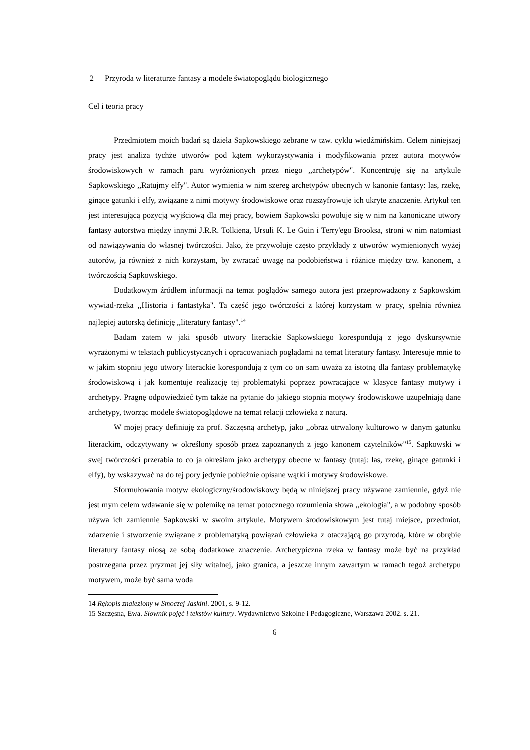2 Przyroda w literaturze fantasy a modele światopoglądu biologicznego
Cel i teoria pracy
Przedmiotem moich badań są dzieła Sapkowskiego zebrane w tzw. cyklu wiedźmińskim. Celem niniejszej pracy jest analiza tychże utworów pod kątem wykorzystywania i modyfikowania przez autora motywów środowiskowych w ramach paru wyróżnionych przez niego ,,archetypów". Koncentruję się na artykule Sapkowskiego ,,Ratujmy elfy". Autor wymienia w nim szereg archetypów obecnych w kanonie fantasy: las, rzekę, ginące gatunki i elfy, związane z nimi motywy środowiskowe oraz rozszyfrowuje ich ukryte znaczenie. Artykuł ten jest interesującą pozycją wyjściową dla mej pracy, bowiem Sapkowski powołuje się w nim na kanoniczne utwory fantasy autorstwa między innymi J.R.R. Tolkiena, Ursuli K. Le Guin i Terry'ego Brooksa, stroni w nim natomiast od nawiązywania do własnej twórczości. Jako, że przywołuje często przykłady z utworów wymienionych wyżej autorów, ja również z nich korzystam, by zwracać uwagę na podobieństwa i różnice między tzw. kanonem, a twórczością Sapkowskiego.
Dodatkowym źródłem informacji na temat poglądów samego autora jest przeprowadzony z Sapkowskim wywiad-rzeka ,,Historia i fantastyka". Ta część jego twórczości z której korzystam w pracy, spełnia również najlepiej autorską definicję ,,literatury fantasy".<sup>14</sup>
Badam zatem w jaki sposób utwory literackie Sapkowskiego korespondują z jego dyskursywnie wyrażonymi w tekstach publicystycznych i opracowaniach poglądami na temat literatury fantasy. Interesuje mnie to w jakim stopniu jego utwory literackie korespondują z tym co on sam uważa za istotną dla fantasy problematykę środowiskową i jak komentuje realizację tej problematyki poprzez powracające w klasyce fantasy motywy i archetypy. Pragnę odpowiedzieć tym także na pytanie do jakiego stopnia motywy środowiskowe uzupełniają dane archetypy, tworząc modele światopoglądowe na temat relacji człowieka z naturą.
W mojej pracy definiuję za prof. Szczęsną archetyp, jako ,,obraz utrwalony kulturowo w danym gatunku literackim, odczytywany w określony sposób przez zapoznanych z jego kanonem czytelników"<sup>15</sup>. Sapkowski w swej twórczości przerabia to co ja określam jako archetypy obecne w fantasy (tutaj: las, rzekę, ginące gatunki i elfy), by wskazywać na do tej pory jedynie pobieżnie opisane wątki i motywy środowiskowe.
Sformułowania motyw ekologiczny/środowiskowy będą w niniejszej pracy używane zamiennie, gdyż nie jest mym celem wdawanie się w polemikę na temat potocznego rozumienia słowa ,,ekologia", a w podobny sposób używa ich zamiennie Sapkowski w swoim artykule. Motywem środowiskowym jest tutaj miejsce, przedmiot, zdarzenie i stworzenie związane z problematyką powiązań człowieka z otaczającą go przyrodą, które w obrębie literatury fantasy niosą ze sobą dodatkowe znaczenie. Archetypiczna rzeka w fantasy może być na przykład postrzegana przez pryzmat jej siły witalnej, jako granica, a jeszcze innym zawartym w ramach tegoż archetypu motywem, może być sama woda
14 Rękopis znaleziony w Smoczej Jaskini. 2001, s. 9-12.
15 Szczęsna, Ewa. Słownik pojęć i tekstów kultury. Wydawnictwo Szkolne i Pedagogiczne, Warszawa 2002. s. 21.
6